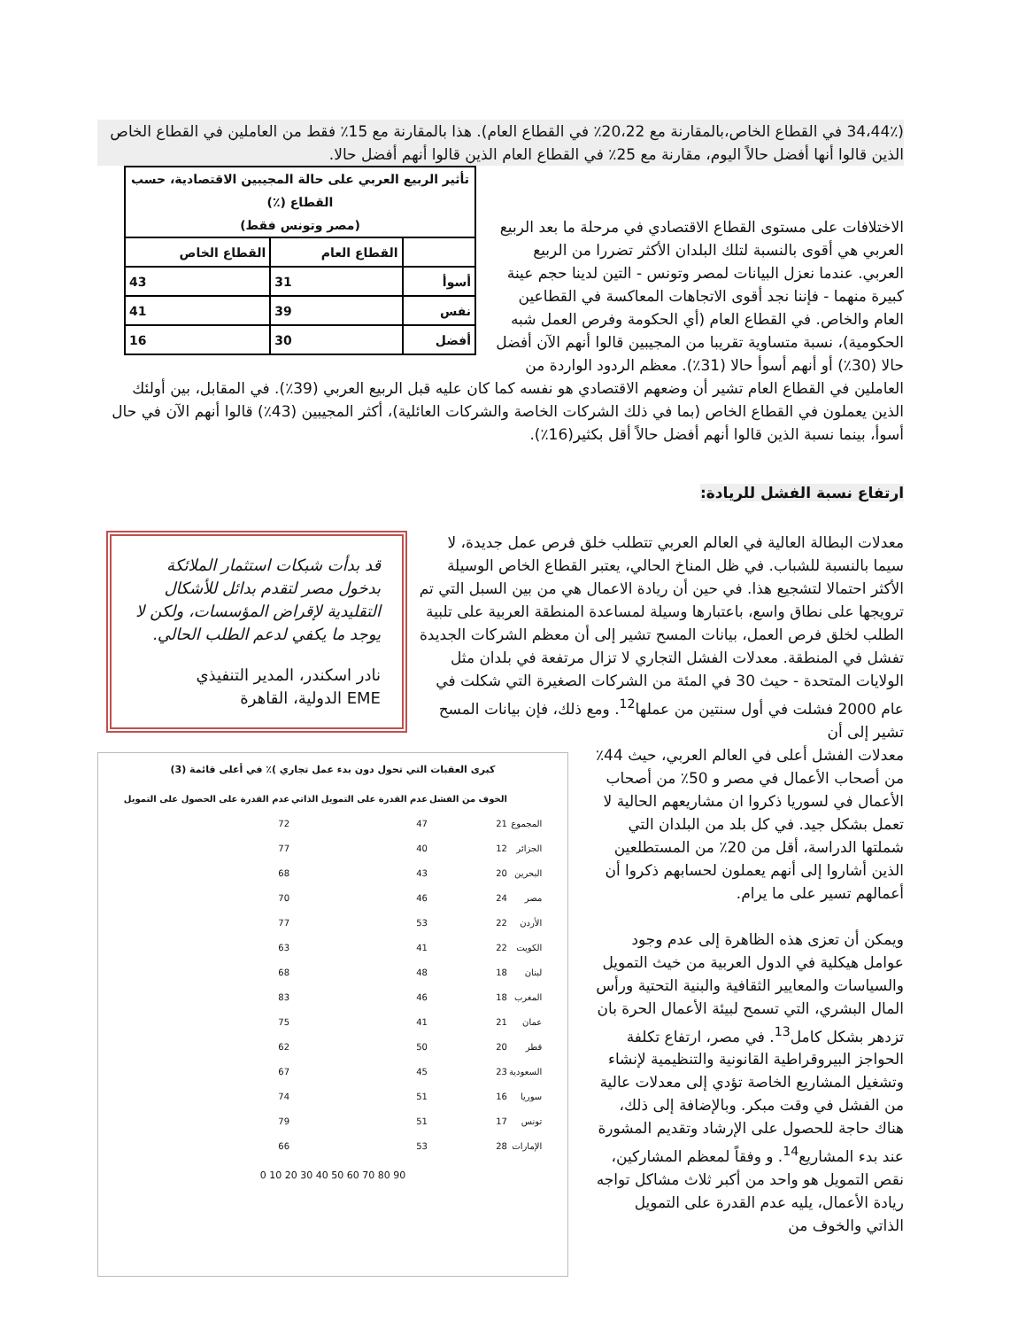(34،44٪ في القطاع الخاص،بالمقارنة مع 20،22٪ في القطاع العام). هذا بالمقارنة مع 15٪ فقط من العاملين في القطاع الخاص الذين قالوا أنها أفضل حالاً اليوم، مقارنة مع 25٪ في القطاع العام الذين قالوا أنهم أفضل حالا.
| تأثير الربيع العربي على حالة المجيبين الاقتصادية، حسب القطاع (٪) (مصر وتونس فقط) | | |
| --- | --- | --- |
| | القطاع العام | القطاع الخاص |
| أسوأ | 31 | 43 |
| نفس | 39 | 41 |
| أفضل | 30 | 16 |
الاختلافات على مستوى القطاع الاقتصادي في مرحلة ما بعد الربيع العربي هي أقوى بالنسبة لتلك البلدان الأكثر تضررا من الربيع العربي. عندما نعزل البيانات لمصر وتونس - التين لدينا حجم عينة كبيرة منهما - فإننا نجد أقوى الاتجاهات المعاكسة في القطاعين العام والخاص. في القطاع العام (أي الحكومة وفرص العمل شبه الحكومية)، نسبة متساوية تقريبا من المجيبين قالوا أنهم الآن أفضل حالا (30٪) أو أنهم أسوأ حالا (31٪). معظم الردود الواردة من العاملين في القطاع العام تشير أن وضعهم الاقتصادي هو نفسه كما كان عليه قبل الربيع العربي (39٪). في المقابل، بين أولئك الذين يعملون في القطاع الخاص (بما في ذلك الشركات الخاصة والشركات العائلية)، أكثر المجيبين (43٪) قالوا أنهم الآن في حال أسوأ، بينما نسبة الذين قالوا أنهم أفضل حالاً أقل بكثير(16٪).
ارتفاع نسبة الفشل للريادة:
قد بدأت شبكات استثمار الملائكة بدخول مصر لتقدم بدائل للأشكال التقليدية لإقراض المؤسسات، ولكن لا يوجد ما يكفي لدعم الطلب الحالي.
نادر اسكندر، المدير التنفيذي
EME الدولية، القاهرة
معدلات البطالة العالية في العالم العربي تتطلب خلق فرص عمل جديدة، لا سيما بالنسبة للشباب. في ظل المناخ الحالي، يعتبر القطاع الخاص الوسيلة الأكثر احتمالا لتشجيع هذا. في حين أن ريادة الاعمال هي من بين السبل التي تم ترويجها على نطاق واسع، باعتبارها وسيلة لمساعدة المنطقة العربية على تلبية الطلب لخلق فرص العمل، بيانات المسح تشير إلى أن معظم الشركات الجديدة تفشل في المنطقة. معدلات الفشل التجاري لا تزال مرتفعة في بلدان مثل الولايات المتحدة - حيث 30 في المئة من الشركات الصغيرة التي شكلت في عام 2000 فشلت في أول سنتين من عملها<sup>12</sup>. ومع ذلك، فإن بيانات المسح تشير إلى أن
كبرى العقبات التي تحول دون بدء عمل تجاري )٪ في أعلى قائمة (3)
| | الخوف من الفشل | عدم القدرة على التمويل الذاتي | عدم القدرة على الحصول على التمويل |
| --- | --- | --- | --- |
| المجموع | 21 | 47 | 72 |
| الجزائر | 12 | 40 | 77 |
| البحرين | 20 | 43 | 68 |
| مصر | 24 | 46 | 70 |
| الأردن | 22 | 53 | 77 |
| الكويت | 22 | 41 | 63 |
| لبنان | 18 | 48 | 68 |
| المغرب | 18 | 46 | 83 |
| عمان | 21 | 41 | 75 |
| قطر | 20 | 50 | 62 |
| السعودية | 23 | 45 | 67 |
| سوريا | 16 | 51 | 74 |
| تونس | 17 | 51 | 79 |
| الإمارات | 28 | 53 | 66 |
0 10 20 30 40 50 60 70 80 90
معدلات الفشل أعلى في العالم العربي، حيث 44٪ من أصحاب الأعمال في مصر و 50٪ من أصحاب الأعمال في لسوريا ذكروا ان مشاريعهم الحالية لا تعمل بشكل جيد. في كل بلد من البلدان التي شملتها الدراسة، أقل من 20٪ من المستطلعين الذين أشاروا إلى أنهم يعملون لحسابهم ذكروا أن أعمالهم تسير على ما يرام.
ويمكن أن تعزى هذه الظاهرة إلى عدم وجود عوامل هيكلية في الدول العربية من خيث التمويل والسياسات والمعايير الثقافية والبنية التحتية ورأس المال البشري، التي تسمح لبيئة الأعمال الحرة بان تزدهر بشكل كامل<sup>13</sup>. في مصر، ارتفاع تكلفة الحواجز البيروقراطية القانونية والتنظيمية لإنشاء وتشغيل المشاريع الخاصة تؤدي إلى معدلات عالية من الفشل في وقت مبكر. وبالإضافة إلى ذلك، هناك حاجة للحصول على الإرشاد وتقديم المشورة عند بدء المشاريع<sup>14</sup>. و وفقاً لمعظم المشاركين، نقص التمويل هو واحد من أكبر ثلاث مشاكل تواجه ريادة الأعمال، يليه عدم القدرة على التمويل الذاتي والخوف من